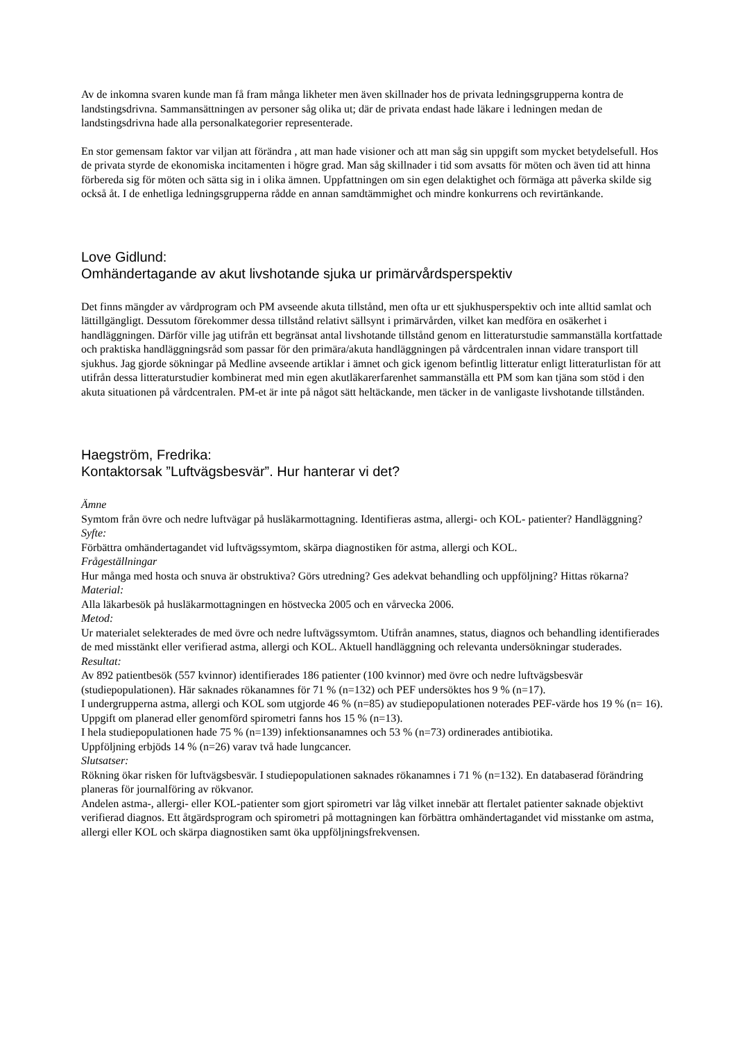Av de inkomna svaren kunde man få fram många likheter men även skillnader hos de privata ledningsgrupperna kontra de landstingsdrivna. Sammansättningen av personer såg olika ut; där de privata endast hade läkare i ledningen medan de landstingsdrivna hade alla personalkategorier representerade.
En stor gemensam faktor var viljan att förändra , att man hade visioner och att man såg sin uppgift som mycket betydelsefull. Hos de privata styrde de ekonomiska incitamenten i högre grad. Man såg skillnader i tid som avsatts för möten och även tid att hinna förbereda sig för möten och sätta sig in i olika ämnen. Uppfattningen om sin egen delaktighet och förmäga att påverka skilde sig också åt. I de enhetliga ledningsgrupperna rådde en annan samdtämmighet och mindre konkurrens och revirtänkande.
Love Gidlund:
Omhändertagande av akut livshotande sjuka ur primärvårdsperspektiv
Det finns mängder av vårdprogram och PM avseende akuta tillstånd, men ofta ur ett sjukhusperspektiv och inte alltid samlat och lättillgängligt. Dessutom förekommer dessa tillstånd relativt sällsynt i primärvården, vilket kan medföra en osäkerhet i handläggningen. Därför ville jag utifrån ett begränsat antal livshotande tillstånd genom en litteraturstudie sammanställa kortfattade och praktiska handläggningsråd som passar för den primära/akuta handläggningen på vårdcentralen innan vidare transport till sjukhus. Jag gjorde sökningar på Medline avseende artiklar i ämnet och gick igenom befintlig litteratur enligt litteraturlistan för att utifrån dessa litteraturstudier kombinerat med min egen akutläkarerfarenhet sammanställa ett PM som kan tjäna som stöd i den akuta situationen på vårdcentralen. PM-et är inte på något sätt heltäckande, men täcker in de vanligaste livshotande tillstånden.
Haegström, Fredrika:
Kontaktorsak ”Luftvägsbesvär”. Hur hanterar vi det?
Ämne
Symtom från övre och nedre luftvägar på husläkarmottagning. Identifieras astma, allergi- och KOL- patienter? Handläggning?
Syfte:
Förbättra omhändertagandet vid luftvägssymtom, skärpa diagnostiken för astma, allergi och KOL.
Frågeställningar
Hur många med hosta och snuva är obstruktiva? Görs utredning? Ges adekvat behandling och uppföljning? Hittas rökarna?
Material:
Alla läkarbesök på husläkarmottagningen en höstvecka 2005 och en vårvecka 2006.
Metod:
Ur materialet selekterades de med övre och nedre luftvägssymtom. Utifrån anamnes, status, diagnos och behandling identifierades de med misstänkt eller verifierad astma, allergi och KOL. Aktuell handläggning och relevanta undersökningar studerades.
Resultat:
Av 892 patientbesök (557 kvinnor) identifierades 186 patienter (100 kvinnor) med övre och nedre luftvägsbesvär (studiepopulationen). Här saknades rökanamnes för 71 % (n=132) och PEF undersöktes hos 9 % (n=17).
I undergrupperna astma, allergi och KOL som utgjorde 46 % (n=85) av studiepopulationen noterades PEF-värde hos 19 % (n= 16). Uppgift om planerad eller genomförd spirometri fanns hos 15 % (n=13).
I hela studiepopulationen hade 75 % (n=139) infektionsanamnes och 53 % (n=73) ordinerades antibiotika.
Uppföljning erbjöds 14 % (n=26) varav två hade lungcancer.
Slutsatser:
Rökning ökar risken för luftvägsbesvär. I studiepopulationen saknades rökanamnes i 71 % (n=132). En databaserad förändring planeras för journalföring av rökvanor.
Andelen astma-, allergi- eller KOL-patienter som gjort spirometri var låg vilket innebär att flertalet patienter saknade objektivt verifierad diagnos. Ett åtgärdsprogram och spirometri på mottagningen kan förbättra omhändertagandet vid misstanke om astma, allergi eller KOL och skärpa diagnostiken samt öka uppföljningsfrekvensen.